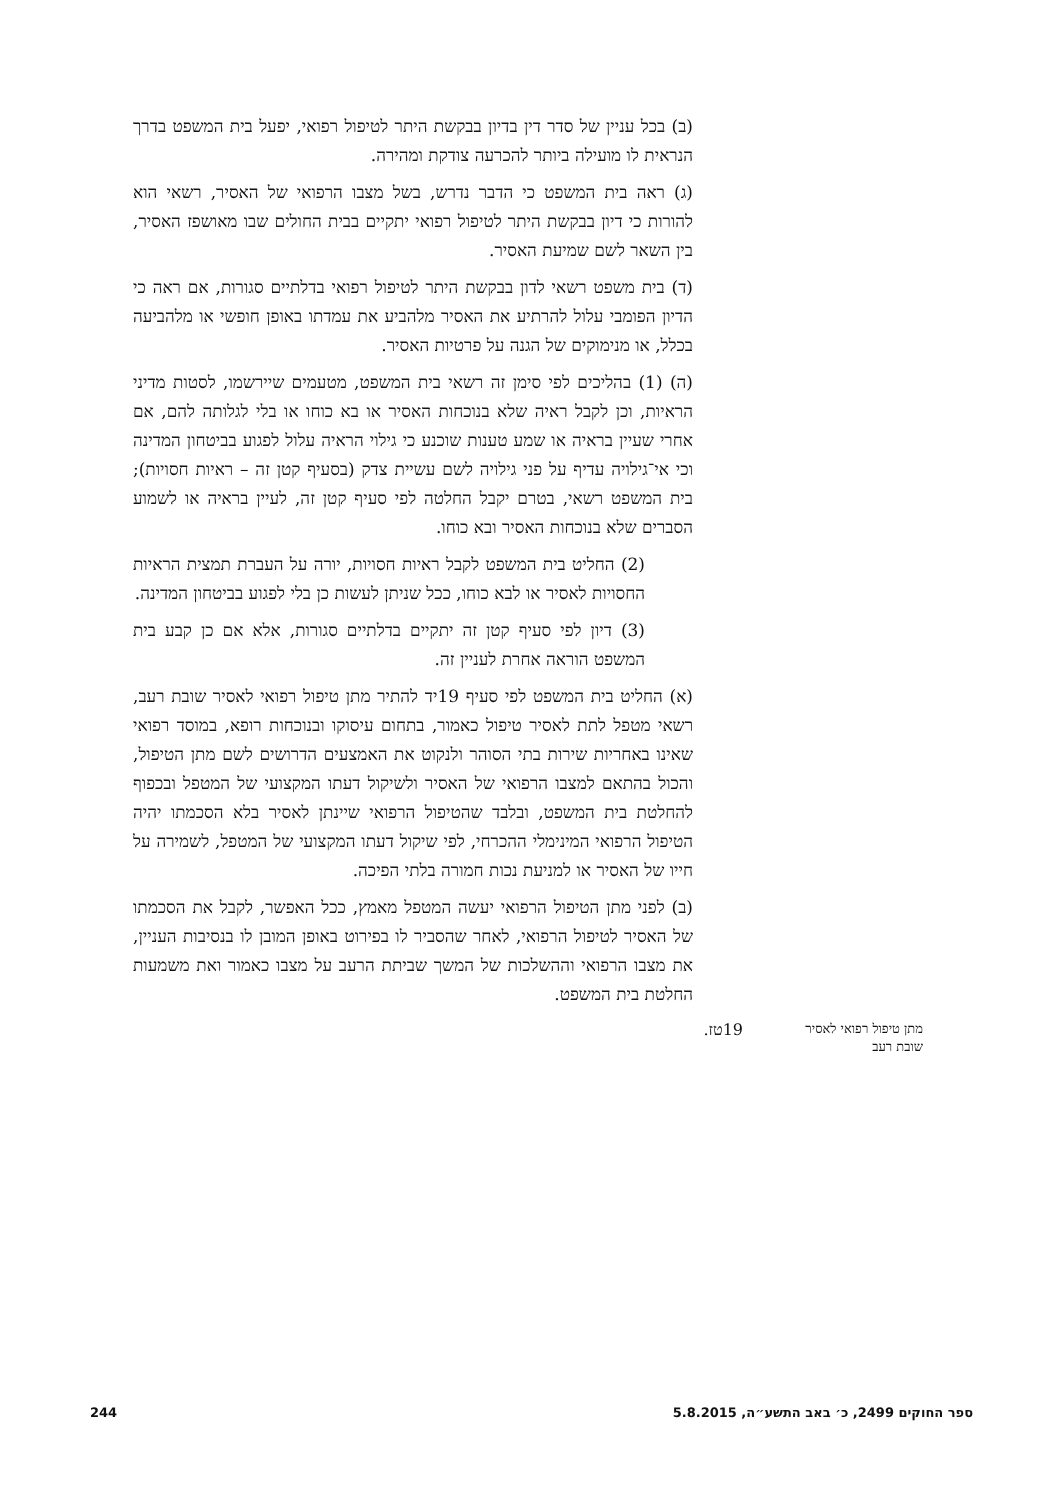(ב) בכל עניין של סדר דין בדיון בבקשת היתר לטיפול רפואי, יפעל בית המשפט בדרך הנראית לו מועילה ביותר להכרעה צודקת ומהירה.
(ג) ראה בית המשפט כי הדבר נדרש, בשל מצבו הרפואי של האסיר, רשאי הוא להורות כי דיון בבקשת היתר לטיפול רפואי יתקיים בבית החולים שבו מאושפז האסיר, בין השאר לשם שמיעת האסיר.
(ד) בית משפט רשאי לדון בבקשת היתר לטיפול רפואי בדלתיים סגורות, אם ראה כי הדיון הפומבי עלול להרתיע את האסיר מלהביע את עמדתו באופן חופשי או מלהביעה בכלל, או מנימוקים של הגנה על פרטיות האסיר.
(ה) (1) בהליכים לפי סימן זה רשאי בית המשפט, מטעמים שיירשמו, לסטות מדיני הראיות, וכן לקבל ראיה שלא בנוכחות האסיר או בא כוחו או בלי לגלותה להם, אם אחרי שעיין בראיה או שמע טענות שוכנע כי גילוי הראיה עלול לפגוע בביטחון המדינה וכי אי־גילויה עדיף על פני גילויה לשם עשיית צדק (בסעיף קטן זה – ראיות חסויות); בית המשפט רשאי, בטרם יקבל החלטה לפי סעיף קטן זה, לעיין בראיה או לשמוע הסברים שלא בנוכחות האסיר ובא כוחו.
(2) החליט בית המשפט לקבל ראיות חסויות, יורה על העברת תמצית הראיות החסויות לאסיר או לבא כוחו, ככל שניתן לעשות כן בלי לפגוע בביטחון המדינה.
(3) דיון לפי סעיף קטן זה יתקיים בדלתיים סגורות, אלא אם כן קבע בית המשפט הוראה אחרת לעניין זה.
(א) החליט בית המשפט לפי סעיף 19יד להתיר מתן טיפול רפואי לאסיר שובת רעב, רשאי מטפל לתת לאסיר טיפול כאמור, בתחום עיסוקו ובנוכחות רופא, במוסד רפואי שאינו באחריות שירות בתי הסוהר ולנקוט את האמצעים הדרושים לשם מתן הטיפול, והכול בהתאם למצבו הרפואי של האסיר ולשיקול דעתו המקצועי של המטפל ובכפוף להחלטת בית המשפט, ובלבד שהטיפול הרפואי שיינתן לאסיר בלא הסכמתו יהיה הטיפול הרפואי המינימלי ההכרחי, לפי שיקול דעתו המקצועי של המטפל, לשמירה על חייו של האסיר או למניעת נכות חמורה בלתי הפיכה.
(ב) לפני מתן הטיפול הרפואי יעשה המטפל מאמץ, ככל האפשר, לקבל את הסכמתו של האסיר לטיפול הרפואי, לאחר שהסביר לו בפירוט באופן המובן לו בנסיבות העניין, את מצבו הרפואי וההשלכות של המשך שביתת הרעב על מצבו כאמור ואת משמעות החלטת בית המשפט.
19טז.
מתן טיפול רפואי לאסיר שובת רעב
244 ספר החוקים 2499, כ׳ באב התשע״ה, 5.8.2015